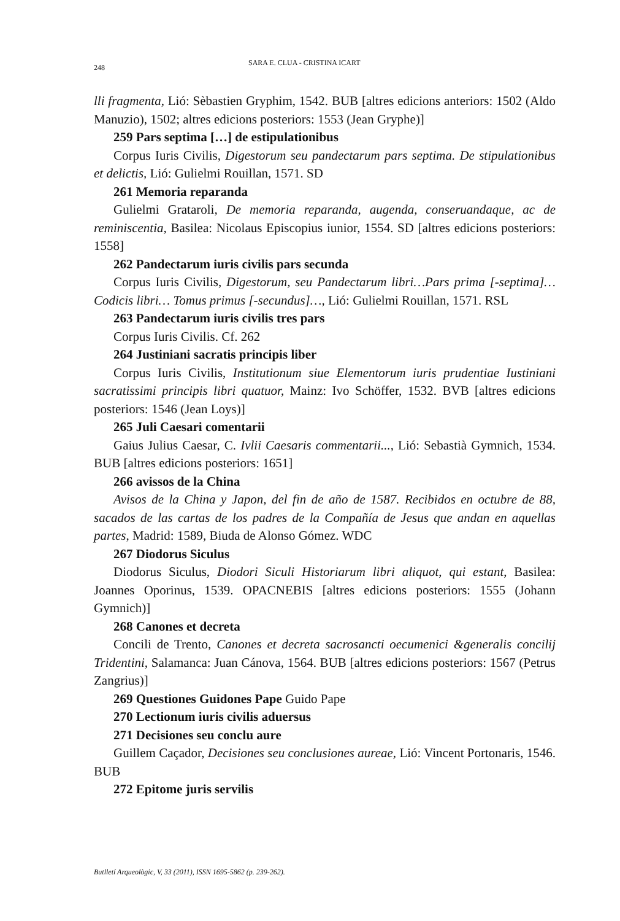248 SARA E. CLUA - CRISTINA ICART
lli fragmenta, Lió: Sèbastien Gryphim, 1542. BUB [altres edicions anteriors: 1502 (Aldo Manuzio), 1502; altres edicions posteriors: 1553 (Jean Gryphe)]
259 Pars septima […] de estipulationibus
Corpus Iuris Civilis, Digestorum seu pandectarum pars septima. De stipulationibus et delictis, Lió: Gulielmi Rouillan, 1571. SD
261 Memoria reparanda
Gulielmi Grataroli, De memoria reparanda, augenda, conseruandaque, ac de reminiscentia, Basilea: Nicolaus Episcopius iunior, 1554. SD [altres edicions posteriors: 1558]
262 Pandectarum iuris civilis pars secunda
Corpus Iuris Civilis, Digestorum, seu Pandectarum libri…Pars prima [-septima]…Codicis libri… Tomus primus [-secundus]…, Lió: Gulielmi Rouillan, 1571. RSL
263 Pandectarum iuris civilis tres pars
Corpus Iuris Civilis. Cf. 262
264 Justiniani sacratis principis liber
Corpus Iuris Civilis, Institutionum siue Elementorum iuris prudentiae Iustiniani sacratissimi principis libri quatuor, Mainz: Ivo Schöffer, 1532. BVB [altres edicions posteriors: 1546 (Jean Loys)]
265 Juli Caesari comentarii
Gaius Julius Caesar, C. Ivlii Caesaris commentarii..., Lió: Sebastià Gymnich, 1534. BUB [altres edicions posteriors: 1651]
266 avissos de la China
Avisos de la China y Japon, del fin de año de 1587. Recibidos en octubre de 88, sacados de las cartas de los padres de la Compañía de Jesus que andan en aquellas partes, Madrid: 1589, Biuda de Alonso Gómez. WDC
267 Diodorus Siculus
Diodorus Siculus, Diodori Siculi Historiarum libri aliquot, qui estant, Basilea: Joannes Oporinus, 1539. OPACNEBIS [altres edicions posteriors: 1555 (Johann Gymnich)]
268 Canones et decreta
Concili de Trento, Canones et decreta sacrosancti oecumenici &generalis concilij Tridentini, Salamanca: Juan Cánova, 1564. BUB [altres edicions posteriors: 1567 (Petrus Zangrius)]
269 Questiones Guidones Pape Guido Pape
270 Lectionum iuris civilis aduersus
271 Decisiones seu conclu aure
Guillem Caçador, Decisiones seu conclusiones aureae, Lió: Vincent Portonaris, 1546. BUB
272 Epitome juris servilis
Butlletí Arqueològic, V, 33 (2011), ISSN 1695-5862 (p. 239-262).